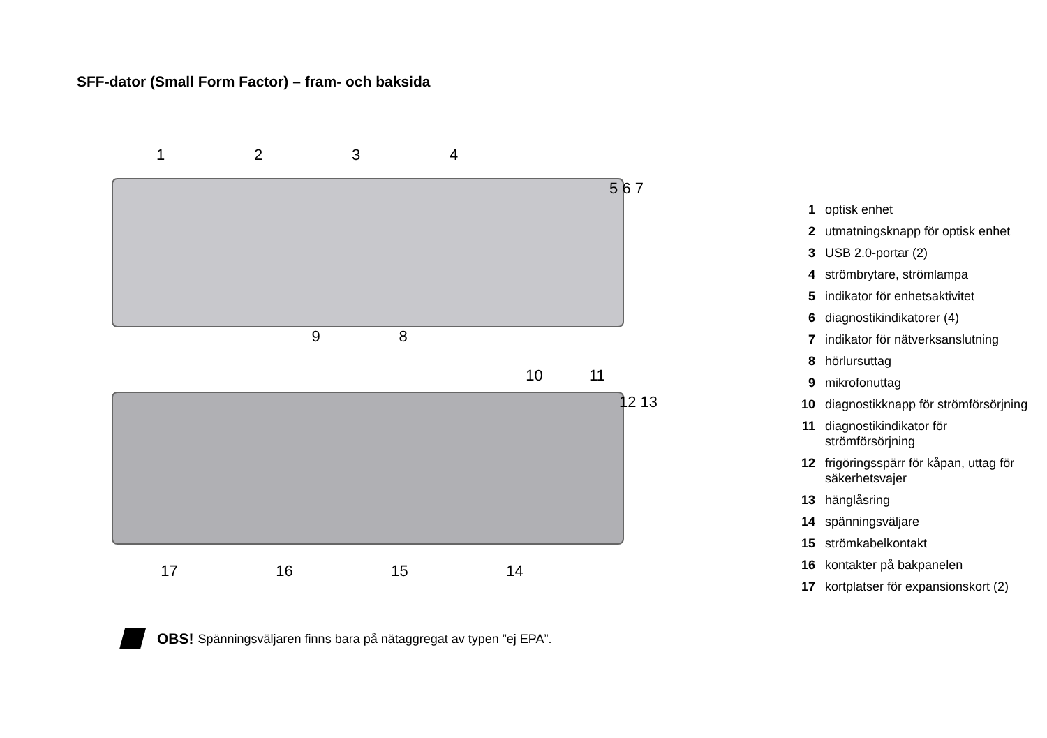SFF-dator (Small Form Factor) – fram- och baksida
1234
5 6 7
98
10 11
12 13
17 16 15 14
1 optisk enhet
2 utmatningsknapp för optisk enhet
3 USB 2.0-portar (2)
4 strömbrytare, strömlampa
5 indikator för enhetsaktivitet
6 diagnostikindikatorer (4)
7 indikator för nätverksanslutning
8 hörlursuttag
9 mikrofonuttag
10 diagnostikknapp för strömförsörjning
11 diagnostikindikator för
strömförsörjning
12 frigöringsspärr för kåpan, uttag för
säkerhetsvajer
13 hänglåsring
14 spänningsväljare
15 strömkabelkontakt
16 kontakter på bakpanelen
17 kortplatser för expansionskort (2)
OBS! Spänningsväljaren finns bara på nätaggregat av typen ”ej EPA”.